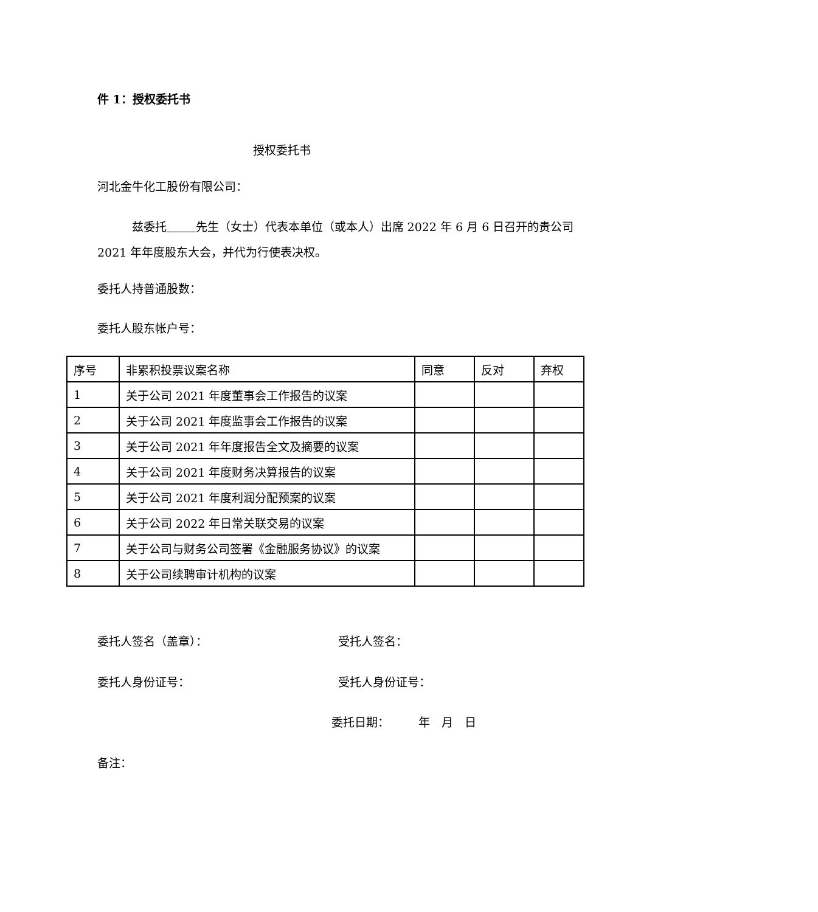件 1：授权委托书
授权委托书
河北金牛化工股份有限公司：
   兹委托    先生（女士）代表本单位（或本人）出席 2022 年 6 月 6 日召开的贵公司 2021 年年度股东大会，并代为行使表决权。
委托人持普通股数：
委托人股东帐户号：
| 序号 | 非累积投票议案名称 | 同意 | 反对 | 弃权 |
| 1 | 关于公司 2021 年度董事会工作报告的议案 | | | |
| 2 | 关于公司 2021 年度监事会工作报告的议案 | | | |
| 3 | 关于公司 2021 年年度报告全文及摘要的议案 | | | |
| 4 | 关于公司 2021 年度财务决算报告的议案 | | | |
| 5 | 关于公司 2021 年度利润分配预案的议案 | | | |
| 6 | 关于公司 2022 年日常关联交易的议案 | | | |
| 7 | 关于公司与财务公司签署《金融服务协议》的议案 | | | |
| 8 | 关于公司续聘审计机构的议案 | | | |
委托人签名（盖章）： 受托人签名：
委托人身份证号： 受托人身份证号：
委托日期：   年 月 日
备注：